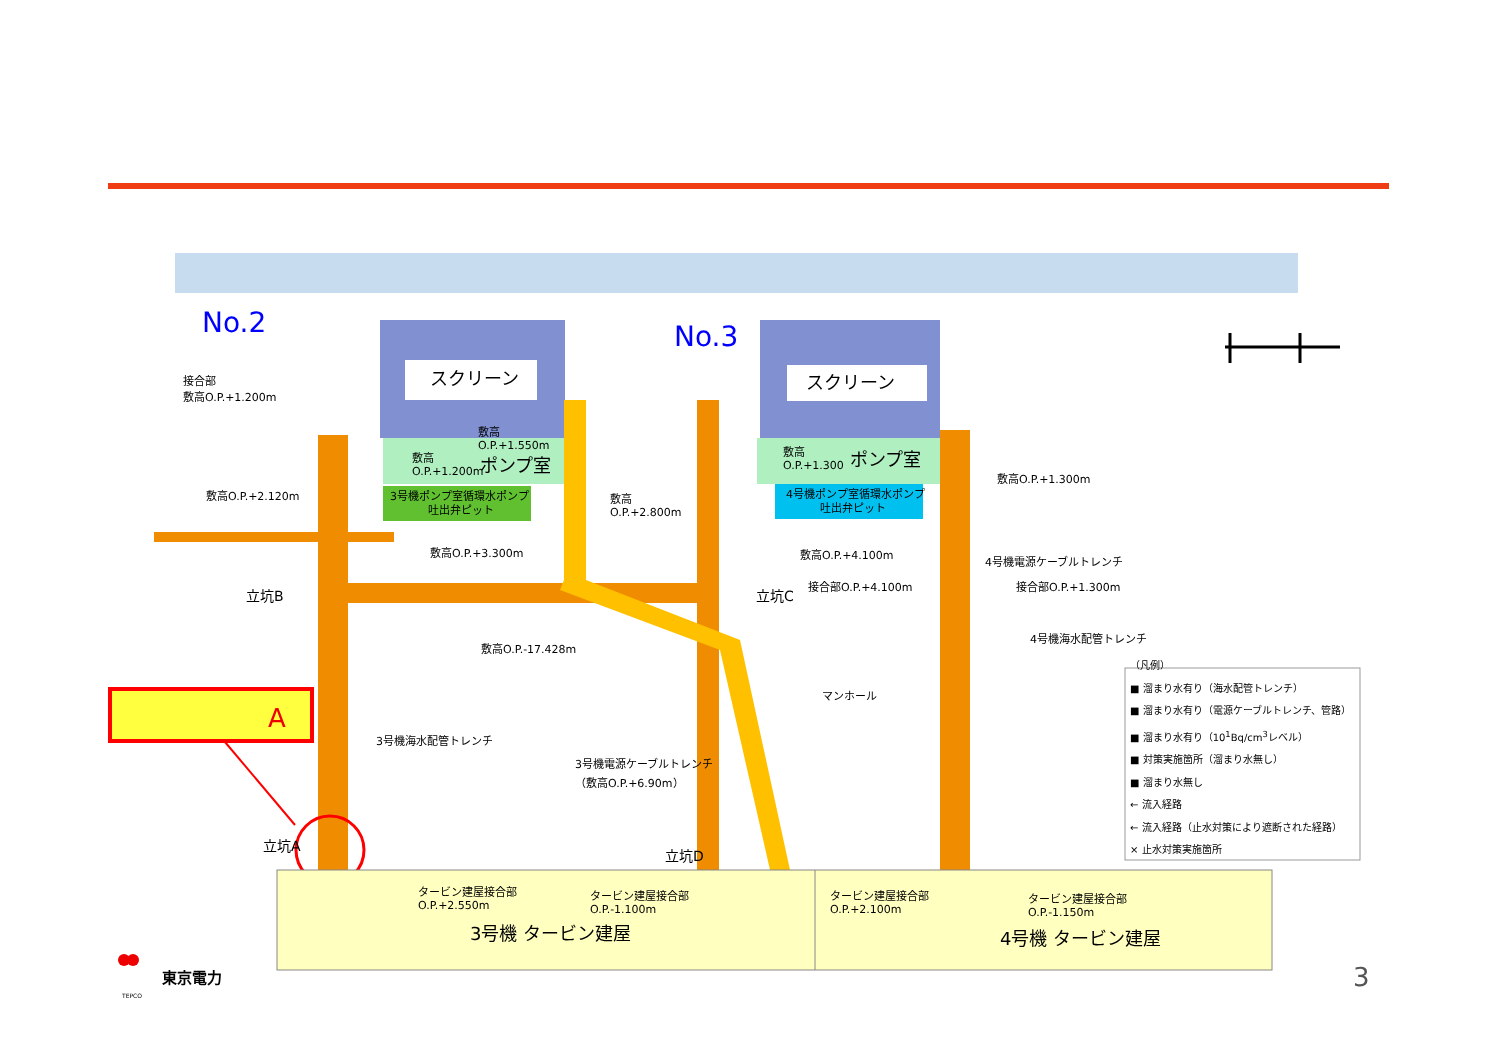スクリーン
スクリーン
ポンプ室
ポンプ室
3号機ポンプ室循環水ポンプ
吐出弁ピット
4号機ポンプ室循環水ポンプ
吐出弁ピット
3号機 タービン建屋
4号機 タービン建屋
No.2 No.3
A
接合部
敷高O.P.+1.200m
敷高O.P.+2.120m
敷高
O.P.+1.550m
敷高
O.P.+1.200m
敷高
O.P.+2.800m
敷高O.P.+3.300m
敷高
O.P.+1.300
敷高O.P.+1.300m
敷高O.P.+4.100m
接合部O.P.+4.100m
4号機電源ケーブルトレンチ
接合部O.P.+1.300m
立坑B 立坑C
立坑A
立坑D
敷高O.P.-17.428m
4号機海水配管トレンチ
マンホール
3号機海水配管トレンチ
3号機電源ケーブルトレンチ
（敷高O.P.+6.90m）
タービン建屋接合部
O.P.+2.550m
タービン建屋接合部
O.P.-1.100m
タービン建屋接合部
O.P.+2.100m
タービン建屋接合部
O.P.-1.150m
（凡例）
■ 溜まり水有り（海水配管トレンチ）
■ 溜まり水有り（電源ケーブルトレンチ、管路）
■ 溜まり水有り（10<sup>1</sup>Bq/cm<sup>3</sup>レベル）
■ 対策実施箇所（溜まり水無し）
■ 溜まり水無し
← 流入経路
← 流入経路（止水対策により遮断された経路）
× 止水対策実施箇所
東京電力
TEPCO
3